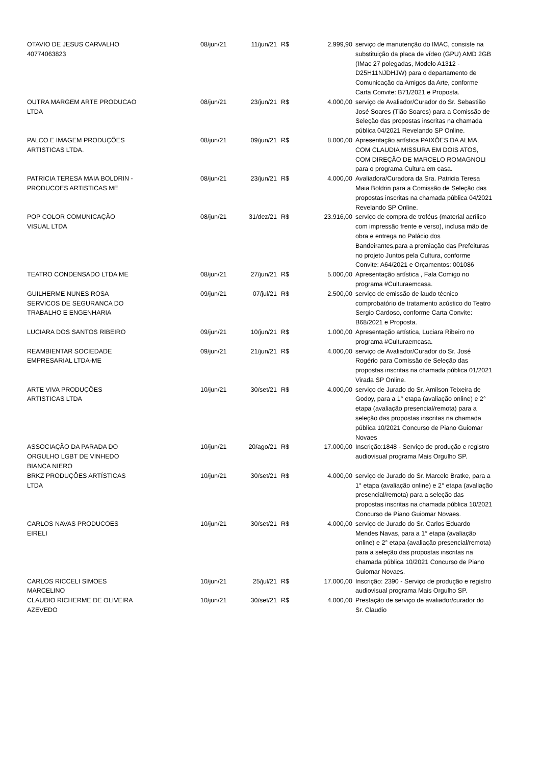| OTAVIO DE JESUS CARVALHO 40774063823 | 08/jun/21 | 11/jun/21 | R$ | 2.999,90 | serviço de manutenção do IMAC, consiste na substituição da placa de vídeo (GPU) AMD 2GB (IMac 27 polegadas, Modelo A1312 - D25H11NJDHJW) para o departamento de Comunicação da Amigos da Arte, conforme Carta Convite: B71/2021 e Proposta. |
| OUTRA MARGEM ARTE PRODUCAO LTDA | 08/jun/21 | 23/jun/21 | R$ | 4.000,00 | serviço de Avaliador/Curador do Sr. Sebastião José Soares (Tião Soares) para a Comissão de Seleção das propostas inscritas na chamada pública 04/2021 Revelando SP Online. |
| PALCO E IMAGEM PRODUÇÕES ARTISTICAS LTDA. | 08/jun/21 | 09/jun/21 | R$ | 8.000,00 | Apresentação artística PAIXÕES DA ALMA, COM CLAUDIA MISSURA EM DOIS ATOS, COM DIREÇÃO DE MARCELO ROMAGNOLI para o programa Cultura em casa. |
| PATRICIA TERESA MAIA BOLDRIN - PRODUCOES ARTISTICAS ME | 08/jun/21 | 23/jun/21 | R$ | 4.000,00 | Avaliadora/Curadora da Sra. Patricia Teresa Maia Boldrin para a Comissão de Seleção das propostas inscritas na chamada pública 04/2021 Revelando SP Online. |
| POP COLOR COMUNICAÇÃO VISUAL LTDA | 08/jun/21 | 31/dez/21 | R$ | 23.916,00 | serviço de compra de troféus (material acrílico com impressão frente e verso), inclusa mão de obra e entrega no Palácio dos Bandeirantes,para a premiação das Prefeituras no projeto Juntos pela Cultura, conforme Convite: A64/2021 e Orçamentos: 001086 |
| TEATRO CONDENSADO LTDA ME | 08/jun/21 | 27/jun/21 | R$ | 5.000,00 | Apresentação artística , Fala Comigo no programa #Culturaemcasa. |
| GUILHERME NUNES ROSA SERVICOS DE SEGURANCA DO TRABALHO E ENGENHARIA | 09/jun/21 | 07/jul/21 | R$ | 2.500,00 | serviço de emissão de laudo técnico comprobatório de tratamento acústico do Teatro Sergio Cardoso, conforme Carta Convite: B68/2021 e Proposta. |
| LUCIARA DOS SANTOS RIBEIRO | 09/jun/21 | 10/jun/21 | R$ | 1.000,00 | Apresentação artística, Luciara Ribeiro no programa #Culturaemcasa. |
| REAMBIENTAR SOCIEDADE EMPRESARIAL LTDA-ME | 09/jun/21 | 21/jun/21 | R$ | 4.000,00 | serviço de Avaliador/Curador do Sr. José Rogério para Comissão de Seleção das propostas inscritas na chamada pública 01/2021 Virada SP Online. |
| ARTE VIVA PRODUÇÕES ARTISTICAS LTDA | 10/jun/21 | 30/set/21 | R$ | 4.000,00 | serviço de Jurado do Sr. Amilson Teixeira de Godoy, para a 1° etapa (avaliação online) e 2° etapa (avaliação presencial/remota) para a seleção das propostas inscritas na chamada pública 10/2021 Concurso de Piano Guiomar Novaes |
| ASSOCIAÇÃO DA PARADA DO ORGULHO LGBT DE VINHEDO BIANCA NIERO | 10/jun/21 | 20/ago/21 | R$ | 17.000,00 | Inscrição:1848 - Serviço de produção e registro audiovisual programa Mais Orgulho SP. |
| BRKZ PRODUÇÕES ARTÍSTICAS LTDA | 10/jun/21 | 30/set/21 | R$ | 4.000,00 | serviço de Jurado do Sr. Marcelo Bratke, para a 1° etapa (avaliação online) e 2° etapa (avaliação presencial/remota) para a seleção das propostas inscritas na chamada pública 10/2021 Concurso de Piano Guiomar Novaes. |
| CARLOS NAVAS PRODUCOES EIRELI | 10/jun/21 | 30/set/21 | R$ | 4.000,00 | serviço de Jurado do Sr. Carlos Eduardo Mendes Navas, para a 1° etapa (avaliação online) e 2° etapa (avaliação presencial/remota) para a seleção das propostas inscritas na chamada pública 10/2021 Concurso de Piano Guiomar Novaes. |
| CARLOS RICCELI SIMOES MARCELINO | 10/jun/21 | 25/jul/21 | R$ | 17.000,00 | Inscrição: 2390 - Serviço de produção e registro audiovisual programa Mais Orgulho SP. |
| CLAUDIO RICHERME DE OLIVEIRA AZEVEDO | 10/jun/21 | 30/set/21 | R$ | 4.000,00 | Prestação de serviço de avaliador/curador do Sr. Claudio |